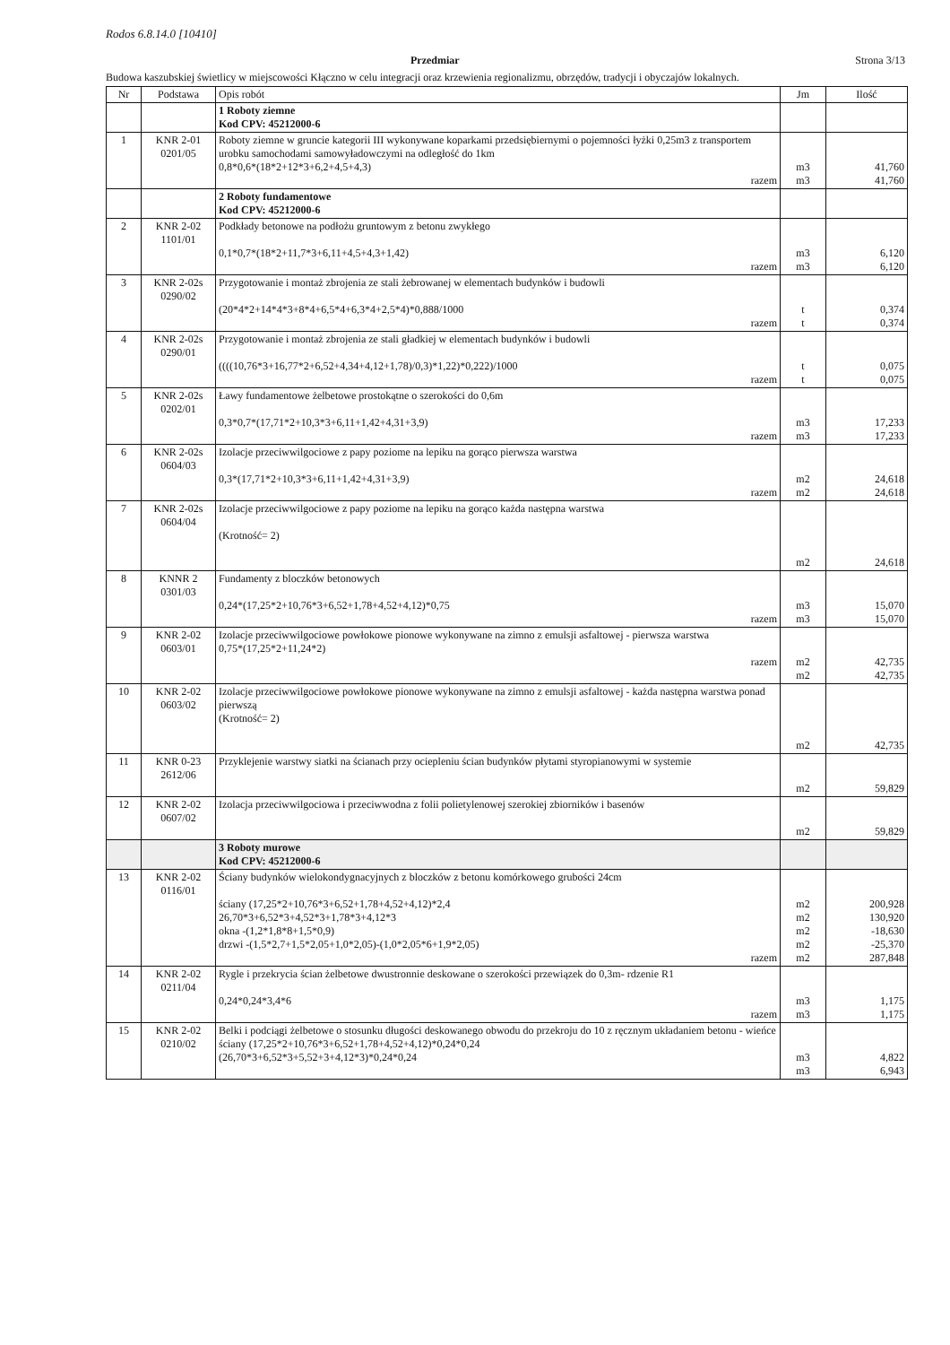Rodos 6.8.14.0 [10410]
Przedmiar Strona 3/13
Budowa kaszubskiej świetlicy w miejscowości Kłączno w celu integracji oraz krzewienia regionalizmu, obrzędów, tradycji i obyczajów lokalnych.
| Nr | Podstawa | Opis robót | Jm | Ilość |
| --- | --- | --- | --- | --- |
| | | 1 Roboty ziemne Kod CPV: 45212000-6 | | |
| 1 | KNR 2-01 0201/05 | Roboty ziemne w gruncie kategorii III wykonywane koparkami przedsiębiernymi o pojemności łyżki 0,25m3 z transportem urobku samochodami samowyładowczymi na odległość do 1km 0,8*0,6*(18*2+12*3+6,2+4,5+4,3) razem | m3 m3 | 41,760 41,760 |
| | | 2 Roboty fundamentowe Kod CPV: 45212000-6 | | |
| 2 | KNR 2-02 1101/01 | Podkłady betonowe na podłożu gruntowym z betonu zwykłego 0,1*0,7*(18*2+11,7*3+6,11+4,5+4,3+1,42) razem | m3 m3 | 6,120 6,120 |
| 3 | KNR 2-02s 0290/02 | Przygotowanie i montaż zbrojenia ze stali żebrowanej w elementach budynków i budowli (20*4*2+14*4*3+8*4+6,5*4+6,3*4+2,5*4)*0,888/1000 razem | t t | 0,374 0,374 |
| 4 | KNR 2-02s 0290/01 | Przygotowanie i montaż zbrojenia ze stali gładkiej w elementach budynków i budowli ((((10,76*3+16,77*2+6,52+4,34+4,12+1,78)/0,3)*1,22)*0,222)/1000 razem | t t | 0,075 0,075 |
| 5 | KNR 2-02s 0202/01 | Ławy fundamentowe żelbetowe prostokątne o szerokości do 0,6m 0,3*0,7*(17,71*2+10,3*3+6,11+1,42+4,31+3,9) razem | m3 m3 | 17,233 17,233 |
| 6 | KNR 2-02s 0604/03 | Izolacje przeciwwilgociowe z papy poziome na lepiku na gorąco pierwsza warstwa 0,3*(17,71*2+10,3*3+6,11+1,42+4,31+3,9) razem | m2 m2 | 24,618 24,618 |
| 7 | KNR 2-02s 0604/04 | Izolacje przeciwwilgociowe z papy poziome na lepiku na gorąco każda następna warstwa (Krotność= 2) | m2 | 24,618 |
| 8 | KNNR 2 0301/03 | Fundamenty z bloczków betonowych 0,24*(17,25*2+10,76*3+6,52+1,78+4,52+4,12)*0,75 razem | m3 m3 | 15,070 15,070 |
| 9 | KNR 2-02 0603/01 | Izolacje przeciwwilgociowe powłokowe pionowe wykonywane na zimno z emulsji asfaltowej - pierwsza warstwa 0,75*(17,25*2+11,24*2) razem | m2 m2 | 42,735 42,735 |
| 10 | KNR 2-02 0603/02 | Izolacje przeciwwilgociowe powłokowe pionowe wykonywane na zimno z emulsji asfaltowej - każda następna warstwa ponad pierwszą (Krotność= 2) | m2 | 42,735 |
| 11 | KNR 0-23 2612/06 | Przyklejenie warstwy siatki na ścianach przy ociepleniu ścian budynków płytami styropianowymi w systemie | m2 | 59,829 |
| 12 | KNR 2-02 0607/02 | Izolacja przeciwwilgociowa i przeciwwodna z folii polietylenowej szerokiej zbiorników i basenów | m2 | 59,829 |
| | | 3 Roboty murowe Kod CPV: 45212000-6 | | |
| 13 | KNR 2-02 0116/01 | Ściany budynków wielokondygnacyjnych z bloczków z betonu komórkowego grubości 24cm ściany (17,25*2+10,76*3+6,52+1,78+4,52+4,12)*2,4 26,70*3+6,52*3+4,52*3+1,78*3+4,12*3 okna -(1,2*1,8*8+1,5*0,9) drzwi -(1,5*2,7+1,5*2,05+1,0*2,05)-(1,0*2,05*6+1,9*2,05) razem | m2 m2 m2 m2 m2 | 200,928 130,920 -18,630 -25,370 287,848 |
| 14 | KNR 2-02 0211/04 | Rygle i przekrycia ścian żelbetowe dwustronnie deskowane o szerokości przewiązek do 0,3m- rdzenie R1 0,24*0,24*3,4*6 razem | m3 m3 | 1,175 1,175 |
| 15 | KNR 2-02 0210/02 | Belki i podciągi żelbetowe o stosunku długości deskowanego obwodu do przekroju do 10 z ręcznym układaniem betonu - wieńce ściany (17,25*2+10,76*3+6,52+1,78+4,52+4,12)*0,24*0,24 (26,70*3+6,52*3+5,52+3+4,12*3)*0,24*0,24 | m3 m3 | 4,822 6,943 |